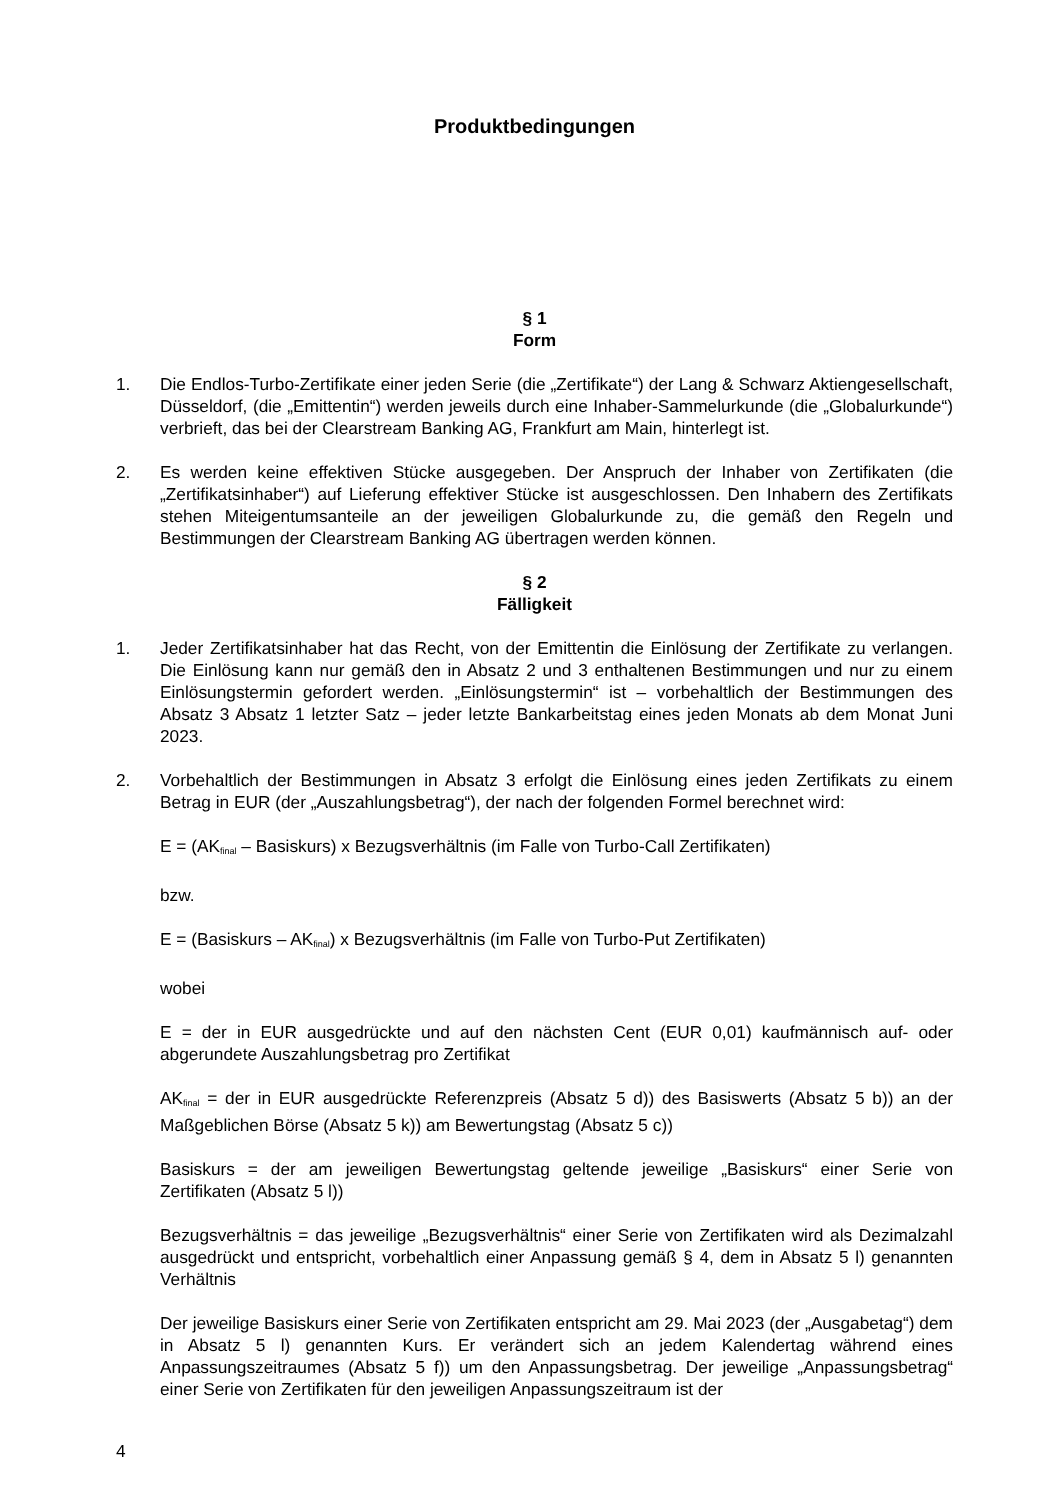Produktbedingungen
§ 1
Form
1. Die Endlos-Turbo-Zertifikate einer jeden Serie (die „Zertifikate“) der Lang & Schwarz Aktiengesellschaft, Düsseldorf, (die „Emittentin“) werden jeweils durch eine Inhaber-Sammelurkunde (die „Globalurkunde“) verbrieft, das bei der Clearstream Banking AG, Frankfurt am Main, hinterlegt ist.
2. Es werden keine effektiven Stücke ausgegeben. Der Anspruch der Inhaber von Zertifikaten (die „Zertifikatsinhaber“) auf Lieferung effektiver Stücke ist ausgeschlossen. Den Inhabern des Zertifikats stehen Miteigentumsanteile an der jeweiligen Globalurkunde zu, die gemäß den Regeln und Bestimmungen der Clearstream Banking AG übertragen werden können.
§ 2
Fälligkeit
1. Jeder Zertifikatsinhaber hat das Recht, von der Emittentin die Einlösung der Zertifikate zu verlangen. Die Einlösung kann nur gemäß den in Absatz 2 und 3 enthaltenen Bestimmungen und nur zu einem Einlösungstermin gefordert werden. „Einlösungstermin“ ist – vorbehaltlich der Bestimmungen des Absatz 3 Absatz 1 letzter Satz – jeder letzte Bankarbeitstag eines jeden Monats ab dem Monat Juni 2023.
2. Vorbehaltlich der Bestimmungen in Absatz 3 erfolgt die Einlösung eines jeden Zertifikats zu einem Betrag in EUR (der „Auszahlungsbetrag“), der nach der folgenden Formel berechnet wird:
E = (AK<sub>final</sub> – Basiskurs) x Bezugsverhältnis (im Falle von Turbo-Call Zertifikaten)
bzw.
E = (Basiskurs – AK<sub>final</sub>) x Bezugsverhältnis (im Falle von Turbo-Put Zertifikaten)
wobei
E = der in EUR ausgedrückte und auf den nächsten Cent (EUR 0,01) kaufmännisch auf- oder abgerundete Auszahlungsbetrag pro Zertifikat
AK<sub>final</sub> = der in EUR ausgedrückte Referenzpreis (Absatz 5 d)) des Basiswerts (Absatz 5 b)) an der Maßgeblichen Börse (Absatz 5 k)) am Bewertungstag (Absatz 5 c))
Basiskurs = der am jeweiligen Bewertungstag geltende jeweilige „Basiskurs“ einer Serie von Zertifikaten (Absatz 5 l))
Bezugsverhältnis = das jeweilige „Bezugsverhältnis“ einer Serie von Zertifikaten wird als Dezimalzahl ausgedrückt und entspricht, vorbehaltlich einer Anpassung gemäß § 4, dem in Absatz 5 l) genannten Verhältnis
Der jeweilige Basiskurs einer Serie von Zertifikaten entspricht am 29. Mai 2023 (der „Ausgabetag“) dem in Absatz 5 l) genannten Kurs. Er verändert sich an jedem Kalendertag während eines Anpassungszeitraumes (Absatz 5 f)) um den Anpassungsbetrag. Der jeweilige „Anpassungsbetrag“ einer Serie von Zertifikaten für den jeweiligen Anpassungszeitraum ist der
4